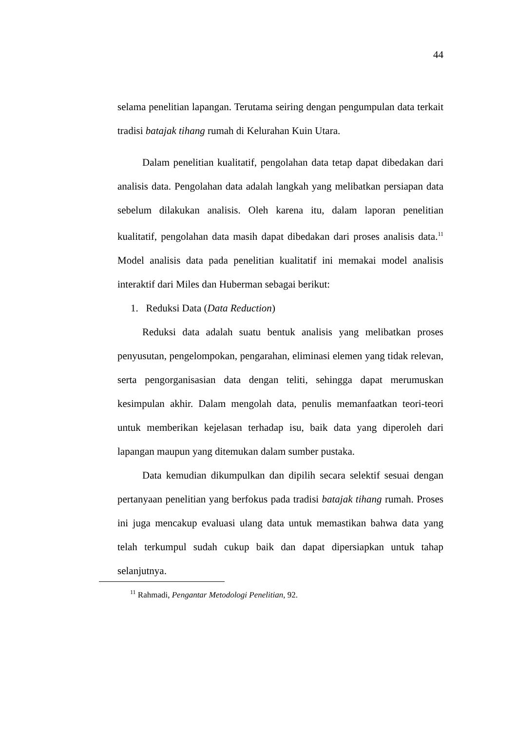44
selama penelitian lapangan. Terutama seiring dengan pengumpulan data terkait tradisi batajak tihang rumah di Kelurahan Kuin Utara.
Dalam penelitian kualitatif, pengolahan data tetap dapat dibedakan dari analisis data. Pengolahan data adalah langkah yang melibatkan persiapan data sebelum dilakukan analisis. Oleh karena itu, dalam laporan penelitian kualitatif, pengolahan data masih dapat dibedakan dari proses analisis data.<sup>11</sup> Model analisis data pada penelitian kualitatif ini memakai model analisis interaktif dari Miles dan Huberman sebagai berikut:
1. Reduksi Data (Data Reduction)
Reduksi data adalah suatu bentuk analisis yang melibatkan proses penyusutan, pengelompokan, pengarahan, eliminasi elemen yang tidak relevan, serta pengorganisasian data dengan teliti, sehingga dapat merumuskan kesimpulan akhir. Dalam mengolah data, penulis memanfaatkan teori-teori untuk memberikan kejelasan terhadap isu, baik data yang diperoleh dari lapangan maupun yang ditemukan dalam sumber pustaka.
Data kemudian dikumpulkan dan dipilih secara selektif sesuai dengan pertanyaan penelitian yang berfokus pada tradisi batajak tihang rumah. Proses ini juga mencakup evaluasi ulang data untuk memastikan bahwa data yang telah terkumpul sudah cukup baik dan dapat dipersiapkan untuk tahap selanjutnya.
<sup>11</sup> Rahmadi, Pengantar Metodologi Penelitian, 92.